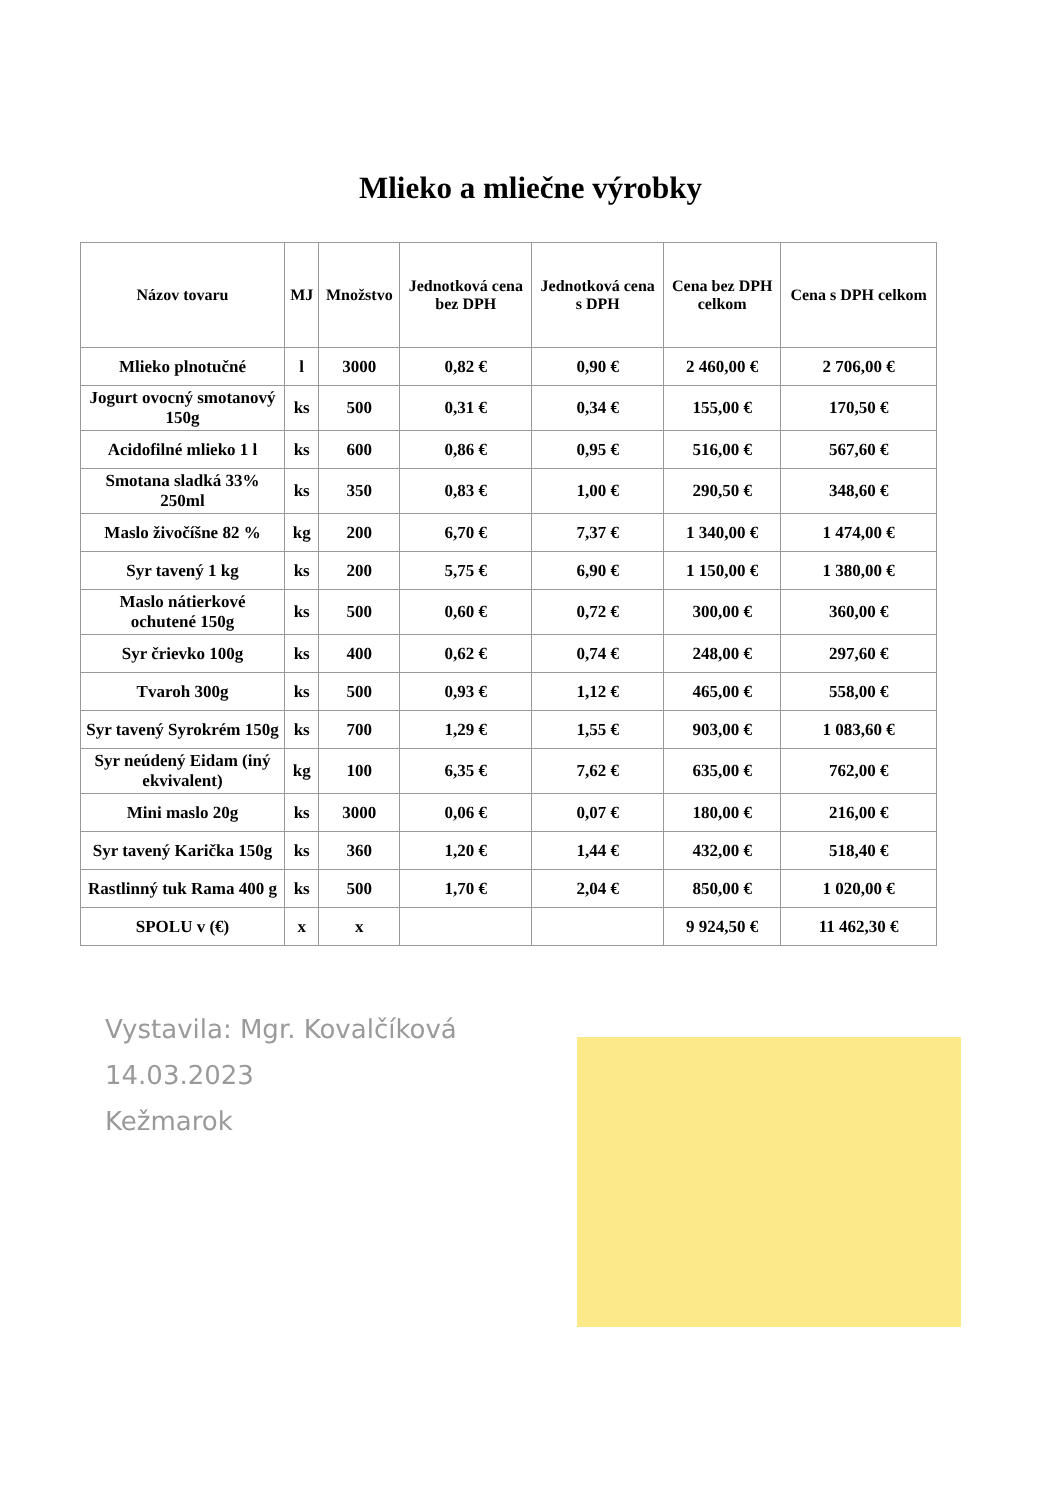Mlieko a mliečne výrobky
| Názov tovaru | MJ | Množstvo | Jednotková cena bez DPH | Jednotková cena s DPH | Cena bez DPH celkom | Cena s DPH celkom |
| --- | --- | --- | --- | --- | --- | --- |
| Mlieko plnotučné | l | 3000 | 0,82 € | 0,90 € | 2 460,00 € | 2 706,00 € |
| Jogurt ovocný smotanový 150g | ks | 500 | 0,31 € | 0,34 € | 155,00 € | 170,50 € |
| Acidofilné mlieko 1 l | ks | 600 | 0,86 € | 0,95 € | 516,00 € | 567,60 € |
| Smotana sladká 33% 250ml | ks | 350 | 0,83 € | 1,00 € | 290,50 € | 348,60 € |
| Maslo živočíšne 82 % | kg | 200 | 6,70 € | 7,37 € | 1 340,00 € | 1 474,00 € |
| Syr tavený 1 kg | ks | 200 | 5,75 € | 6,90 € | 1 150,00 € | 1 380,00 € |
| Maslo nátierkové ochutené 150g | ks | 500 | 0,60 € | 0,72 € | 300,00 € | 360,00 € |
| Syr črievko 100g | ks | 400 | 0,62 € | 0,74 € | 248,00 € | 297,60 € |
| Tvaroh 300g | ks | 500 | 0,93 € | 1,12 € | 465,00 € | 558,00 € |
| Syr tavený Syrokrém 150g | ks | 700 | 1,29 € | 1,55 € | 903,00 € | 1 083,60 € |
| Syr neúdený Eidam (iný ekvivalent) | kg | 100 | 6,35 € | 7,62 € | 635,00 € | 762,00 € |
| Mini maslo 20g | ks | 3000 | 0,06 € | 0,07 € | 180,00 € | 216,00 € |
| Syr tavený Karička 150g | ks | 360 | 1,20 € | 1,44 € | 432,00 € | 518,40 € |
| Rastlinný tuk Rama 400 g | ks | 500 | 1,70 € | 2,04 € | 850,00 € | 1 020,00 € |
| SPOLU v (€) | x | x | | | 9 924,50 € | 11 462,30 € |
Vystavila: Mgr. Kovalčíková
14.03.2023
Kežmarok